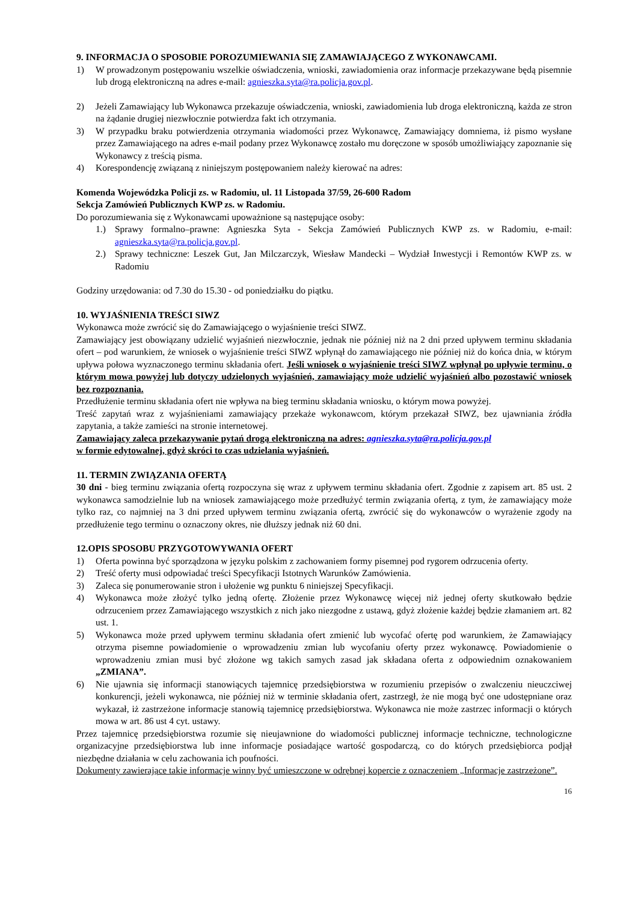9. INFORMACJA O SPOSOBIE POROZUMIEWANIA SIĘ ZAMAWIAJĄCEGO Z WYKONAWCAMI.
1) W prowadzonym postępowaniu wszelkie oświadczenia, wnioski, zawiadomienia oraz informacje przekazywane będą pisemnie lub drogą elektroniczną na adres e-mail: agnieszka.syta@ra.policja.gov.pl.
2) Jeżeli Zamawiający lub Wykonawca przekazuje oświadczenia, wnioski, zawiadomienia lub droga elektroniczną, każda ze stron na żądanie drugiej niezwłocznie potwierdza fakt ich otrzymania.
3) W przypadku braku potwierdzenia otrzymania wiadomości przez Wykonawcę, Zamawiający domniema, iż pismo wysłane przez Zamawiającego na adres e-mail podany przez Wykonawcę zostało mu doręczone w sposób umożliwiający zapoznanie się Wykonawcy z treścią pisma.
4) Korespondencję związaną z niniejszym postępowaniem należy kierować na adres:
Komenda Wojewódzka Policji zs. w Radomiu, ul. 11 Listopada 37/59, 26-600 Radom
Sekcja Zamówień Publicznych KWP zs. w Radomiu.
Do porozumiewania się z Wykonawcami upoważnione są następujące osoby:
1.) Sprawy formalno–prawne: Agnieszka Syta - Sekcja Zamówień Publicznych KWP zs. w Radomiu, e-mail: agnieszka.syta@ra.policja.gov.pl.
2.) Sprawy techniczne: Leszek Gut, Jan Milczarczyk, Wiesław Mandecki – Wydział Inwestycji i Remontów KWP zs. w Radomiu
Godziny urzędowania: od 7.30 do 15.30 - od poniedziałku do piątku.
10. WYJAŚNIENIA TREŚCI SIWZ
Wykonawca może zwrócić się do Zamawiającego o wyjaśnienie treści SIWZ.
Zamawiający jest obowiązany udzielić wyjaśnień niezwłocznie, jednak nie później niż na 2 dni przed upływem terminu składania ofert – pod warunkiem, że wniosek o wyjaśnienie treści SIWZ wpłynął do zamawiającego nie później niż do końca dnia, w którym upływa połowa wyznaczonego terminu składania ofert. Jeśli wniosek o wyjaśnienie treści SIWZ wpłynął po upływie terminu, o którym mowa powyżej lub dotyczy udzielonych wyjaśnień, zamawiający może udzielić wyjaśnień albo pozostawić wniosek bez rozpoznania.
Przedłużenie terminu składania ofert nie wpływa na bieg terminu składania wniosku, o którym mowa powyżej.
Treść zapytań wraz z wyjaśnieniami zamawiający przekaże wykonawcom, którym przekazał SIWZ, bez ujawniania źródła zapytania, a także zamieści na stronie internetowej.
Zamawiający zaleca przekazywanie pytań drogą elektroniczną na adres: agnieszka.syta@ra.policja.gov.pl
w formie edytowalnej, gdyż skróci to czas udzielania wyjaśnień.
11. TERMIN ZWIĄZANIA OFERTĄ
30 dni - bieg terminu związania ofertą rozpoczyna się wraz z upływem terminu składania ofert. Zgodnie z zapisem art. 85 ust. 2 wykonawca samodzielnie lub na wniosek zamawiającego może przedłużyć termin związania ofertą, z tym, że zamawiający może tylko raz, co najmniej na 3 dni przed upływem terminu związania ofertą, zwrócić się do wykonawców o wyrażenie zgody na przedłużenie tego terminu o oznaczony okres, nie dłuższy jednak niż 60 dni.
12.OPIS SPOSOBU PRZYGOTOWYWANIA OFERT
1) Oferta powinna być sporządzona w języku polskim z zachowaniem formy pisemnej pod rygorem odrzucenia oferty.
2) Treść oferty musi odpowiadać treści Specyfikacji Istotnych Warunków Zamówienia.
3) Zaleca się ponumerowanie stron i ułożenie wg punktu 6 niniejszej Specyfikacji.
4) Wykonawca może złożyć tylko jedną ofertę. Złożenie przez Wykonawcę więcej niż jednej oferty skutkowało będzie odrzuceniem przez Zamawiającego wszystkich z nich jako niezgodne z ustawą, gdyż złożenie każdej będzie złamaniem art. 82 ust. 1.
5) Wykonawca może przed upływem terminu składania ofert zmienić lub wycofać ofertę pod warunkiem, że Zamawiający otrzyma pisemne powiadomienie o wprowadzeniu zmian lub wycofaniu oferty przez wykonawcę. Powiadomienie o wprowadzeniu zmian musi być złożone wg takich samych zasad jak składana oferta z odpowiednim oznakowaniem „ZMIANA”.
6) Nie ujawnia się informacji stanowiących tajemnicę przedsiębiorstwa w rozumieniu przepisów o zwalczeniu nieuczciwej konkurencji, jeżeli wykonawca, nie później niż w terminie składania ofert, zastrzegł, że nie mogą być one udostępniane oraz wykazał, iż zastrzeżone informacje stanowią tajemnicę przedsiębiorstwa. Wykonawca nie może zastrzec informacji o których mowa w art. 86 ust 4 cyt. ustawy.
Przez tajemnicę przedsiębiorstwa rozumie się nieujawnione do wiadomości publicznej informacje techniczne, technologiczne organizacyjne przedsiębiorstwa lub inne informacje posiadające wartość gospodarczą, co do których przedsiębiorca podjął niezbędne działania w celu zachowania ich poufności.
Dokumenty zawierające takie informacje winny być umieszczone w odrębnej kopercie z oznaczeniem „Informacje zastrzeżone”.
16